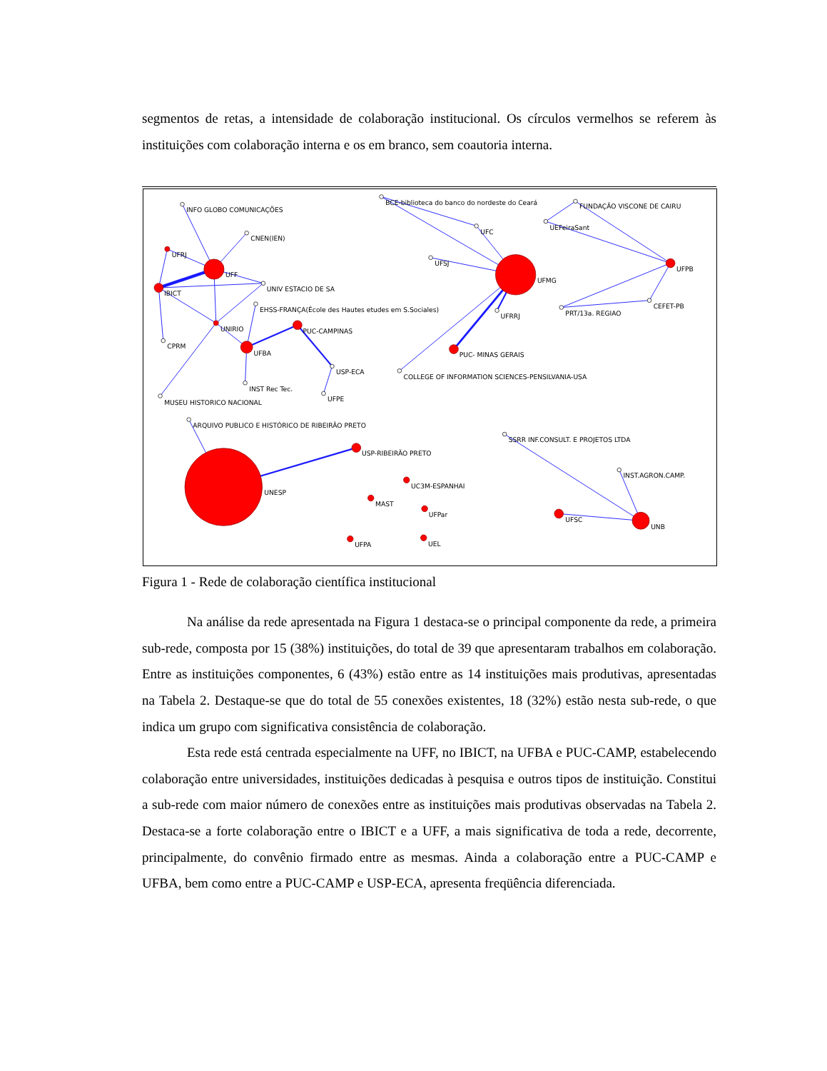segmentos de retas, a intensidade de colaboração institucional. Os círculos vermelhos se referem às instituições com colaboração interna e os em branco, sem coautoria interna.
INFO GLOBO COMUNICAÇÕES
CNEN(IEN)
UFRJ
UFF
IBICT
UNIV ESTACIO DE SA
EHSS-FRANÇA(École des Hautes etudes em S.Sociales)
UNIRIO
PUC-CAMPINAS
UFBA
CPRM
USP-ECA
INST Rec Tec.
UFPE
MUSEU HISTORICO NACIONAL
BCE-biblioteca do banco do nordeste do Ceará
UFC
UFSJ
UFMG
UFRRJ
PUC- MINAS GERAIS
COLLEGE OF INFORMATION SCIENCES-PENSILVANIA-USA
FUNDAÇÃO VISCONE DE CAIRU
UEFeiraSant
UFPB
CEFET-PB
PRT/13a. REGIAO
ARQUIVO PUBLICO E HISTÓRICO DE RIBEIRÃO PRETO
USP-RIBEIRÃO PRETO
UNESP
UC3M-ESPANHAI
MAST
UFPar
UFPA
UEL
SSRR INF.CONSULT. E PROJETOS LTDA
INST.AGRON.CAMP.
UFSC
UNB
Figura 1 - Rede de colaboração científica institucional
Na análise da rede apresentada na Figura 1 destaca-se o principal componente da rede, a primeira sub-rede, composta por 15 (38%) instituições, do total de 39 que apresentaram trabalhos em colaboração. Entre as instituições componentes, 6 (43%) estão entre as 14 instituições mais produtivas, apresentadas na Tabela 2. Destaque-se que do total de 55 conexões existentes, 18 (32%) estão nesta sub-rede, o que indica um grupo com significativa consistência de colaboração.
Esta rede está centrada especialmente na UFF, no IBICT, na UFBA e PUC-CAMP, estabelecendo colaboração entre universidades, instituições dedicadas à pesquisa e outros tipos de instituição. Constitui a sub-rede com maior número de conexões entre as instituições mais produtivas observadas na Tabela 2. Destaca-se a forte colaboração entre o IBICT e a UFF, a mais significativa de toda a rede, decorrente, principalmente, do convênio firmado entre as mesmas. Ainda a colaboração entre a PUC-CAMP e UFBA, bem como entre a PUC-CAMP e USP-ECA, apresenta freqüência diferenciada.